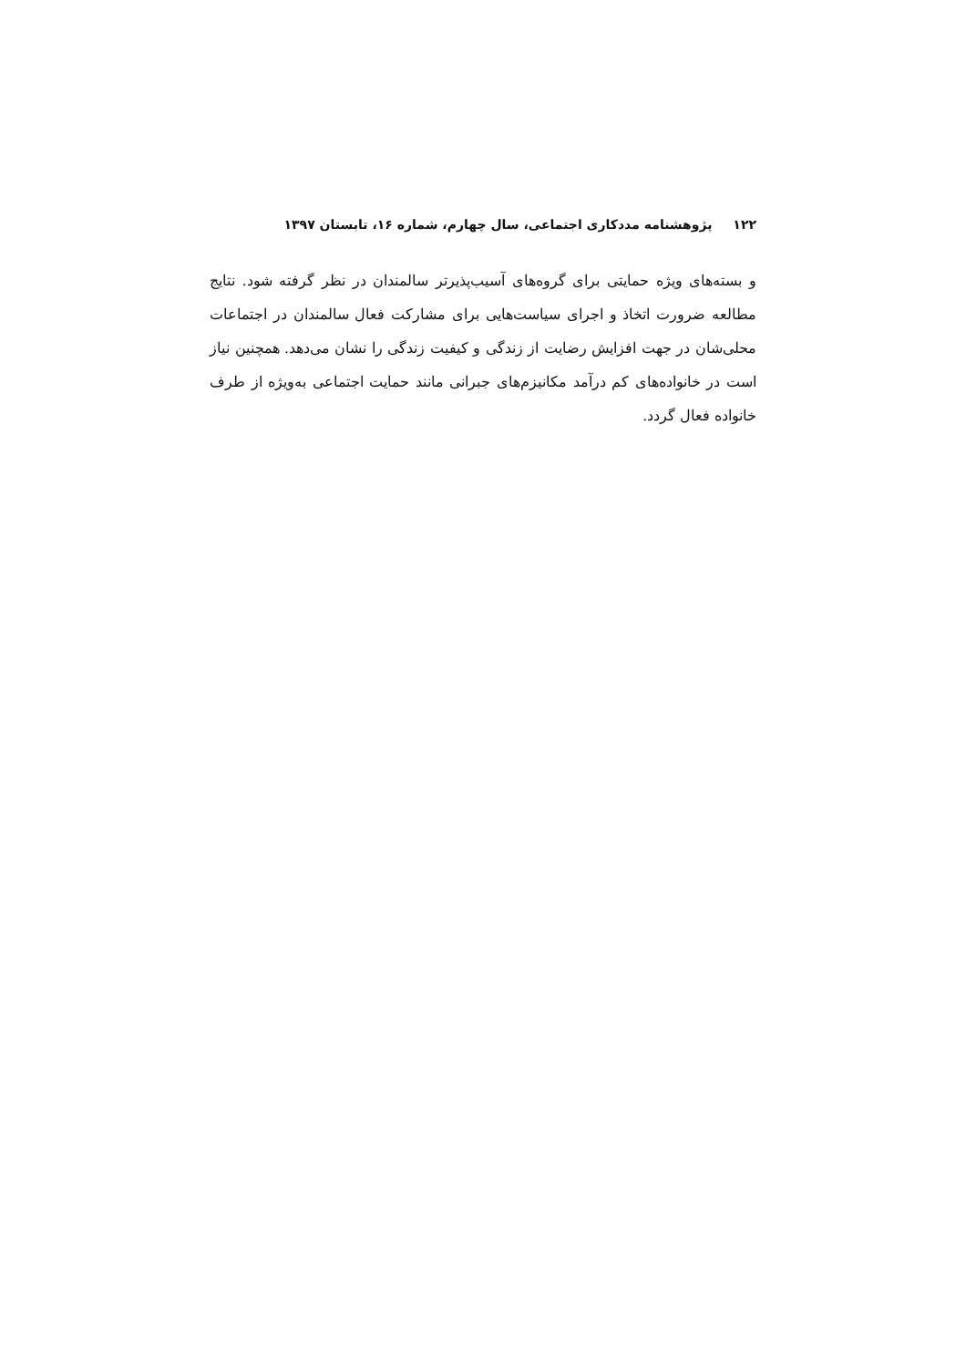۱۲۲ پژوهشنامه مددکاری اجتماعی، سال چهارم، شماره ۱۶، تابستان ۱۳۹۷
و بسته‌های ویژه حمایتی برای گروه‌های آسیب‌پذیرتر سالمندان در نظر گرفته شود. نتایج مطالعه ضرورت اتخاذ و اجرای سیاست‌هایی برای مشارکت فعال سالمندان در اجتماعات محلی‌شان در جهت افزایش رضایت از زندگی و کیفیت زندگی را نشان می‌دهد. همچنین نیاز است در خانواده‌های کم درآمد مکانیزم‌های جبرانی مانند حمایت اجتماعی به‌ویژه از طرف خانواده فعال گردد.